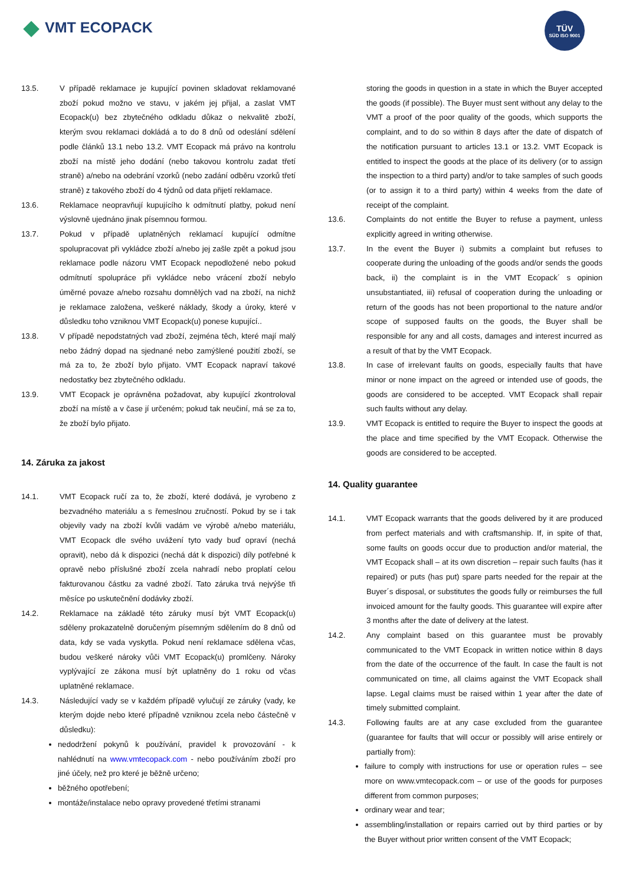◆ VMT ECOPACK
TÜV
SÜD ISO 9001
13.5. V případě reklamace je kupující povinen skladovat reklamované zboží pokud možno ve stavu, v jakém jej přijal, a zaslat VMT Ecopack(u) bez zbytečného odkladu důkaz o nekvalitě zboží, kterým svou reklamaci dokládá a to do 8 dnů od odeslání sdělení podle článků 13.1 nebo 13.2. VMT Ecopack má právo na kontrolu zboží na místě jeho dodání (nebo takovou kontrolu zadat třetí straně) a/nebo na odebrání vzorků (nebo zadání odběru vzorků třetí straně) z takového zboží do 4 týdnů od data přijetí reklamace.
13.6. Reklamace neopravňují kupujícího k odmítnutí platby, pokud není výslovně ujednáno jinak písemnou formou.
13.7. Pokud v případě uplatněných reklamací kupující odmítne spolupracovat při vykládce zboží a/nebo jej zašle zpět a pokud jsou reklamace podle názoru VMT Ecopack nepodložené nebo pokud odmítnutí spolupráce při vykládce nebo vrácení zboží nebylo úměrné povaze a/nebo rozsahu domnělých vad na zboží, na nichž je reklamace založena, veškeré náklady, škody a úroky, které v důsledku toho vzniknou VMT Ecopack(u) ponese kupující..
13.8. V případě nepodstatných vad zboží, zejména těch, které mají malý nebo žádný dopad na sjednané nebo zamýšlené použití zboží, se má za to, že zboží bylo přijato. VMT Ecopack napraví takové nedostatky bez zbytečného odkladu.
13.9. VMT Ecopack je oprávněna požadovat, aby kupující zkontroloval zboží na místě a v čase jí určeném; pokud tak neučiní, má se za to, že zboží bylo přijato.
14. Záruka za jakost
14.1. VMT Ecopack ručí za to, že zboží, které dodává, je vyrobeno z bezvadného materiálu a s řemeslnou zručností. Pokud by se i tak objevily vady na zboží kvůli vadám ve výrobě a/nebo materiálu, VMT Ecopack dle svého uvážení tyto vady buď opraví (nechá opravit), nebo dá k dispozici (nechá dát k dispozici) díly potřebné k opravě nebo příslušné zboží zcela nahradí nebo proplatí celou fakturovanou částku za vadné zboží. Tato záruka trvá nejvýše tři měsíce po uskutečnění dodávky zboží.
14.2. Reklamace na základě této záruky musí být VMT Ecopack(u) sděleny prokazatelně doručeným písemným sdělením do 8 dnů od data, kdy se vada vyskytla. Pokud není reklamace sdělena včas, budou veškeré nároky vůči VMT Ecopack(u) promlčeny. Nároky vyplývající ze zákona musí být uplatněny do 1 roku od včas uplatněné reklamace.
14.3. Následující vady se v každém případě vylučují ze záruky (vady, ke kterým dojde nebo které případně vzniknou zcela nebo částečně v důsledku):
nedodržení pokynů k používání, pravidel k provozování - k nahlédnutí na www.vmtecopack.com - nebo používáním zboží pro jiné účely, než pro které je běžně určeno;
běžného opotřebení;
montáže/instalace nebo opravy provedené třetími stranami
storing the goods in question in a state in which the Buyer accepted the goods (if possible). The Buyer must sent without any delay to the VMT a proof of the poor quality of the goods, which supports the complaint, and to do so within 8 days after the date of dispatch of the notification pursuant to articles 13.1 or 13.2. VMT Ecopack is entitled to inspect the goods at the place of its delivery (or to assign the inspection to a third party) and/or to take samples of such goods (or to assign it to a third party) within 4 weeks from the date of receipt of the complaint.
13.6. Complaints do not entitle the Buyer to refuse a payment, unless explicitly agreed in writing otherwise.
13.7. In the event the Buyer i) submits a complaint but refuses to cooperate during the unloading of the goods and/or sends the goods back, ii) the complaint is in the VMT Ecopack´ s opinion unsubstantiated, iii) refusal of cooperation during the unloading or return of the goods has not been proportional to the nature and/or scope of supposed faults on the goods, the Buyer shall be responsible for any and all costs, damages and interest incurred as a result of that by the VMT Ecopack.
13.8. In case of irrelevant faults on goods, especially faults that have minor or none impact on the agreed or intended use of goods, the goods are considered to be accepted. VMT Ecopack shall repair such faults without any delay.
13.9. VMT Ecopack is entitled to require the Buyer to inspect the goods at the place and time specified by the VMT Ecopack. Otherwise the goods are considered to be accepted.
14. Quality guarantee
14.1. VMT Ecopack warrants that the goods delivered by it are produced from perfect materials and with craftsmanship. If, in spite of that, some faults on goods occur due to production and/or material, the VMT Ecopack shall – at its own discretion – repair such faults (has it repaired) or puts (has put) spare parts needed for the repair at the Buyer´s disposal, or substitutes the goods fully or reimburses the full invoiced amount for the faulty goods. This guarantee will expire after 3 months after the date of delivery at the latest.
14.2. Any complaint based on this guarantee must be provably communicated to the VMT Ecopack in written notice within 8 days from the date of the occurrence of the fault. In case the fault is not communicated on time, all claims against the VMT Ecopack shall lapse. Legal claims must be raised within 1 year after the date of timely submitted complaint.
14.3. Following faults are at any case excluded from the guarantee (guarantee for faults that will occur or possibly will arise entirely or partially from):
failure to comply with instructions for use or operation rules – see more on www.vmtecopack.com – or use of the goods for purposes different from common purposes;
ordinary wear and tear;
assembling/installation or repairs carried out by third parties or by the Buyer without prior written consent of the VMT Ecopack;